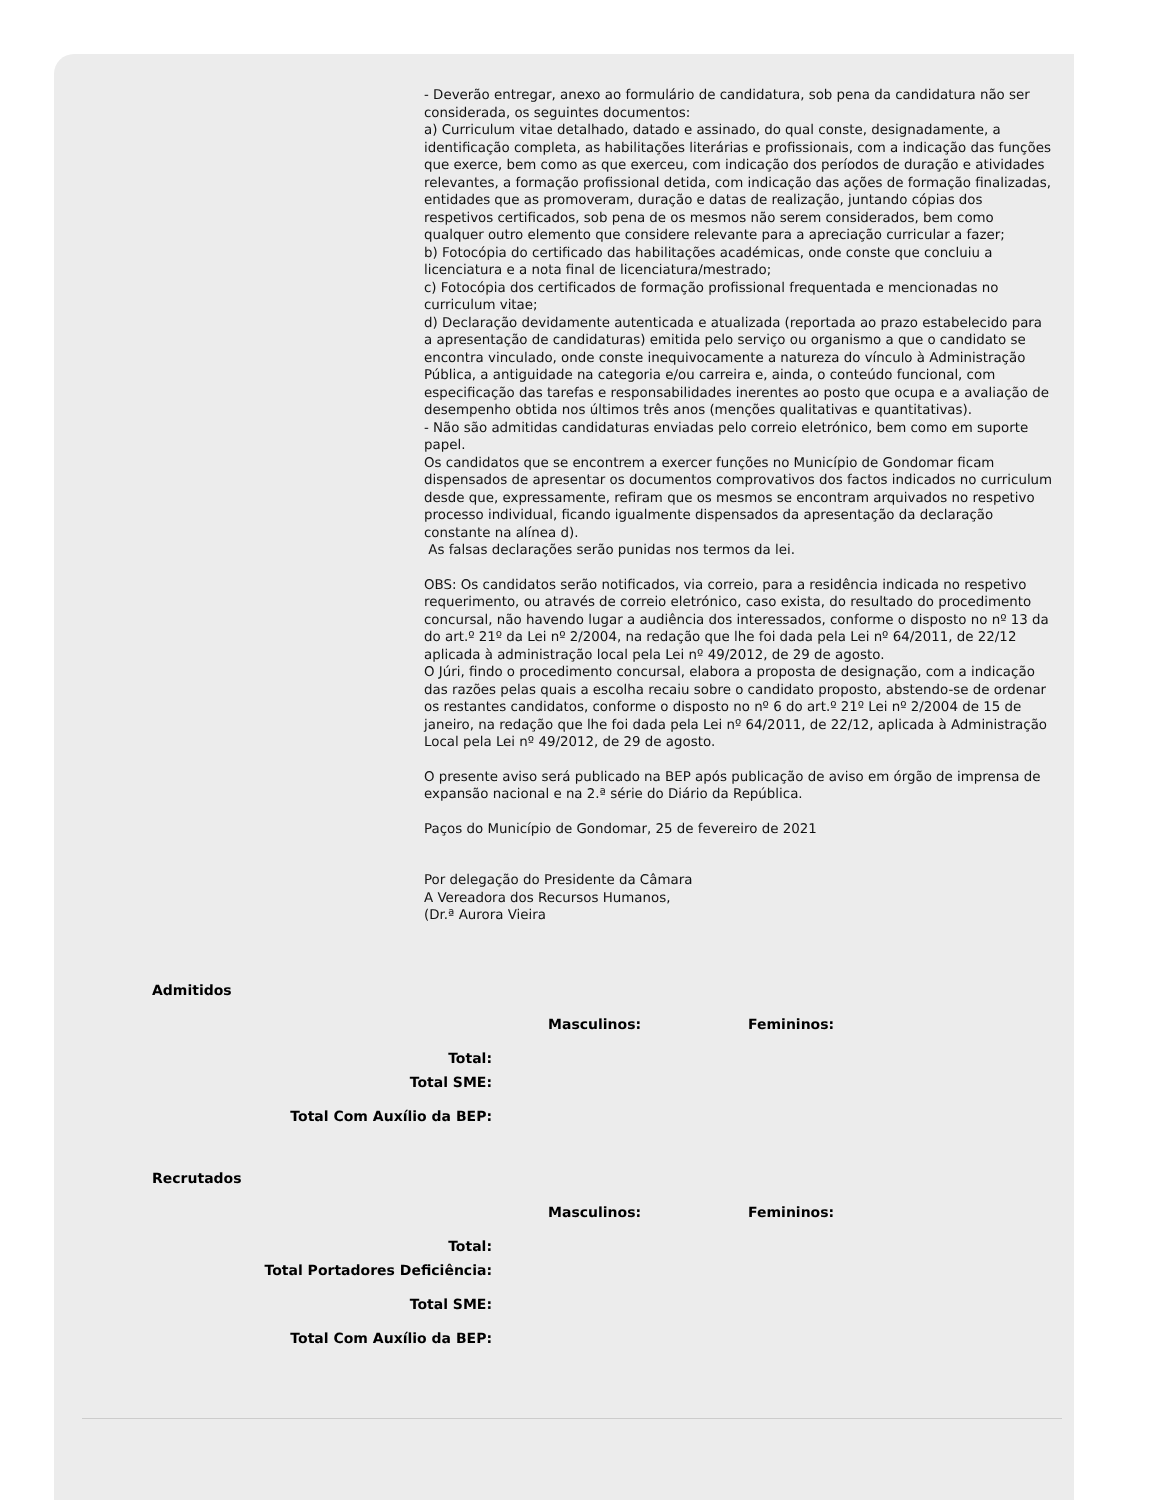- Deverão entregar, anexo ao formulário de candidatura, sob pena da candidatura não ser considerada, os seguintes documentos:
a) Curriculum vitae detalhado, datado e assinado, do qual conste, designadamente, a identificação completa, as habilitações literárias e profissionais, com a indicação das funções que exerce, bem como as que exerceu, com indicação dos períodos de duração e atividades relevantes, a formação profissional detida, com indicação das ações de formação finalizadas, entidades que as promoveram, duração e datas de realização, juntando cópias dos respetivos certificados, sob pena de os mesmos não serem considerados, bem como qualquer outro elemento que considere relevante para a apreciação curricular a fazer;
b) Fotocópia do certificado das habilitações académicas, onde conste que concluiu a licenciatura e a nota final de licenciatura/mestrado;
c) Fotocópia dos certificados de formação profissional frequentada e mencionadas no curriculum vitae;
d) Declaração devidamente autenticada e atualizada (reportada ao prazo estabelecido para a apresentação de candidaturas) emitida pelo serviço ou organismo a que o candidato se encontra vinculado, onde conste inequivocamente a natureza do vínculo à Administração Pública, a antiguidade na categoria e/ou carreira e, ainda, o conteúdo funcional, com especificação das tarefas e responsabilidades inerentes ao posto que ocupa e a avaliação de desempenho obtida nos últimos três anos (menções qualitativas e quantitativas).
- Não são admitidas candidaturas enviadas pelo correio eletrónico, bem como em suporte papel.
Os candidatos que se encontrem a exercer funções no Município de Gondomar ficam dispensados de apresentar os documentos comprovativos dos factos indicados no curriculum desde que, expressamente, refiram que os mesmos se encontram arquivados no respetivo processo individual, ficando igualmente dispensados da apresentação da declaração constante na alínea d).
As falsas declarações serão punidas nos termos da lei.
OBS: Os candidatos serão notificados, via correio, para a residência indicada no respetivo requerimento, ou através de correio eletrónico, caso exista, do resultado do procedimento concursal, não havendo lugar a audiência dos interessados, conforme o disposto no nº 13 da do art.º 21º da Lei nº 2/2004, na redação que lhe foi dada pela Lei nº 64/2011, de 22/12 aplicada à administração local pela Lei nº 49/2012, de 29 de agosto.
O Júri, findo o procedimento concursal, elabora a proposta de designação, com a indicação das razões pelas quais a escolha recaiu sobre o candidato proposto, abstendo-se de ordenar os restantes candidatos, conforme o disposto no nº 6 do art.º 21º Lei nº 2/2004 de 15 de janeiro, na redação que lhe foi dada pela Lei nº 64/2011, de 22/12, aplicada à Administração Local pela Lei nº 49/2012, de 29 de agosto.
O presente aviso será publicado na BEP após publicação de aviso em órgão de imprensa de expansão nacional e na 2.ª série do Diário da República.
Paços do Município de Gondomar, 25 de fevereiro de 2021
Por delegação do Presidente da Câmara
A Vereadora dos Recursos Humanos,
(Dr.ª Aurora Vieira
Admitidos
| | Masculinos: | Femininos: |
| Total: | | |
| Total SME: | | |
| Total Com Auxílio da BEP: | | |
Recrutados
| | Masculinos: | Femininos: |
| Total: | | |
| Total Portadores Deficiência: | | |
| Total SME: | | |
| Total Com Auxílio da BEP: | | |